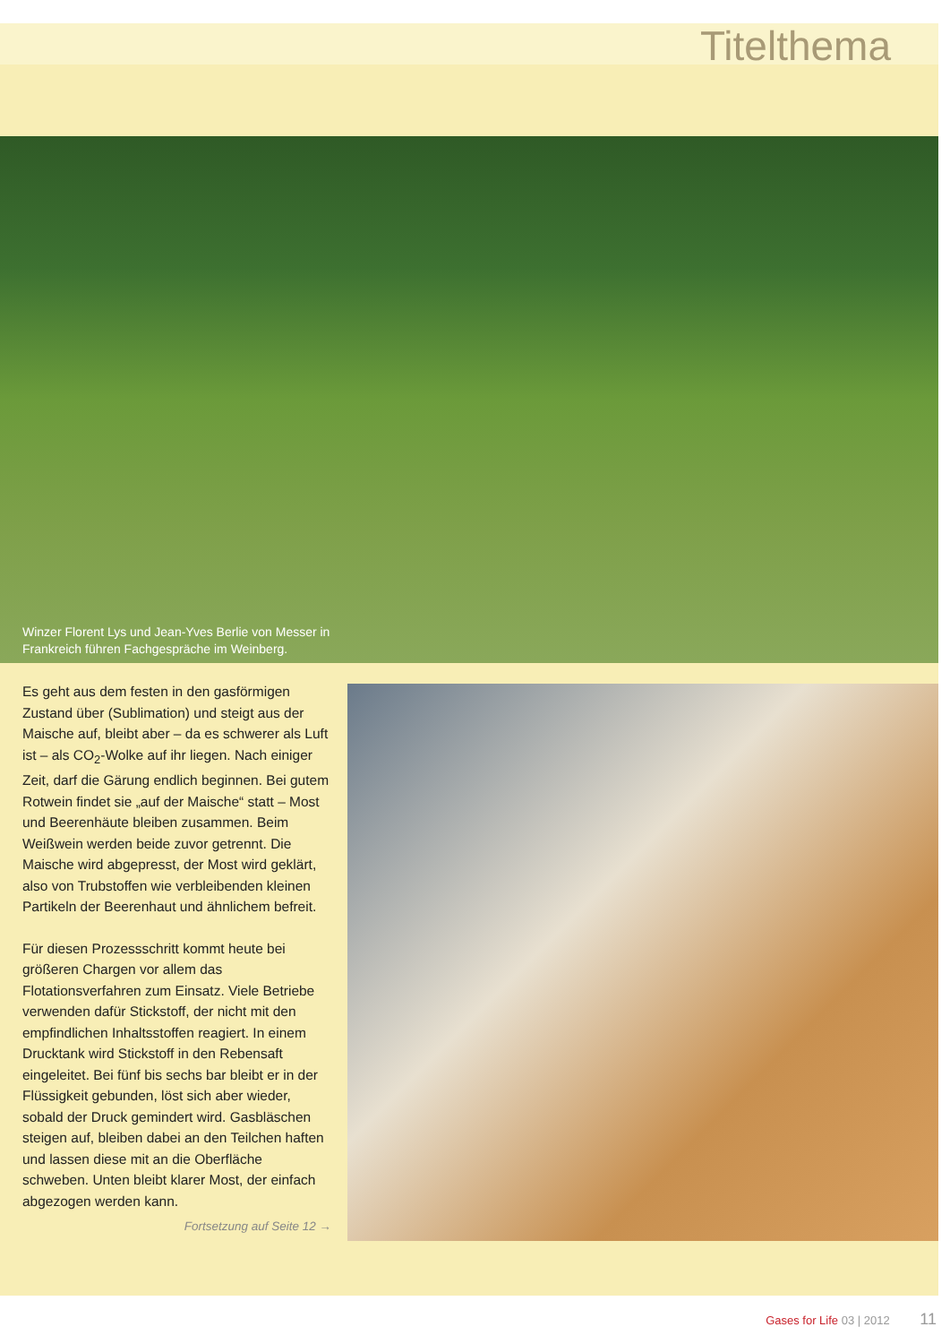Titelthema
Winzer Florent Lys und Jean-Yves Berlie von Messer in Frankreich führen Fachgespräche im Weinberg.
Es geht aus dem festen in den gasförmigen Zustand über (Sublimation) und steigt aus der Maische auf, bleibt aber – da es schwerer als Luft ist – als CO<sub>2</sub>-Wolke auf ihr liegen. Nach einiger Zeit, darf die Gärung endlich beginnen. Bei gutem Rotwein findet sie „auf der Maische“ statt – Most und Beerenhäute bleiben zusammen. Beim Weißwein werden beide zuvor getrennt. Die Maische wird abgepresst, der Most wird geklärt, also von Trubstoffen wie verbleibenden kleinen Partikeln der Beerenhaut und ähnlichem befreit.
Für diesen Prozessschritt kommt heute bei größeren Chargen vor allem das Flotationsverfahren zum Einsatz. Viele Betriebe verwenden dafür Stickstoff, der nicht mit den empfindlichen Inhaltsstoffen reagiert. In einem Drucktank wird Stickstoff in den Rebensaft eingeleitet. Bei fünf bis sechs bar bleibt er in der Flüssigkeit gebunden, löst sich aber wieder, sobald der Druck gemindert wird. Gasbläschen steigen auf, bleiben dabei an den Teilchen haften und lassen diese mit an die Oberfläche schweben. Unten bleibt klarer Most, der einfach abgezogen werden kann.
Fortsetzung auf Seite 12 →
Gases for Life 03 | 2012 11